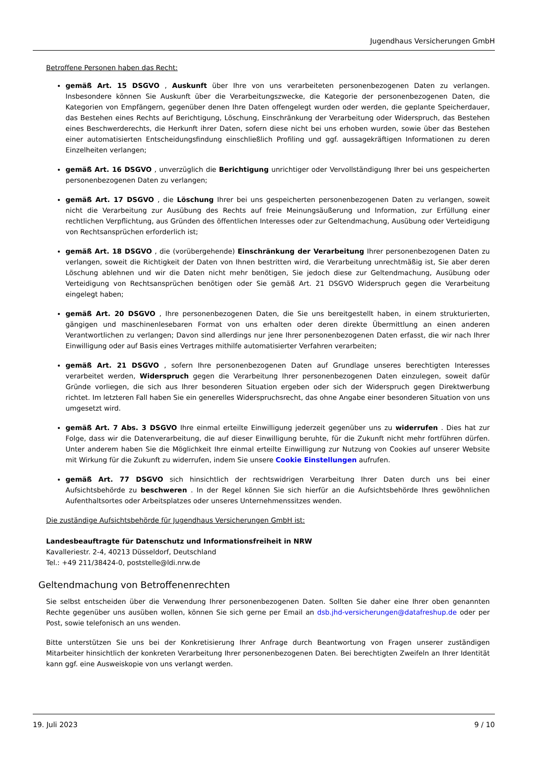Jugendhaus Versicherungen GmbH
Betroffene Personen haben das Recht:
gemäß Art. 15 DSGVO , Auskunft über Ihre von uns verarbeiteten personenbezogenen Daten zu verlangen. Insbesondere können Sie Auskunft über die Verarbeitungszwecke, die Kategorie der personenbezogenen Daten, die Kategorien von Empfängern, gegenüber denen Ihre Daten offengelegt wurden oder werden, die geplante Speicherdauer, das Bestehen eines Rechts auf Berichtigung, Löschung, Einschränkung der Verarbeitung oder Widerspruch, das Bestehen eines Beschwerderechts, die Herkunft ihrer Daten, sofern diese nicht bei uns erhoben wurden, sowie über das Bestehen einer automatisierten Entscheidungsfindung einschließlich Profiling und ggf. aussagekräftigen Informationen zu deren Einzelheiten verlangen;
gemäß Art. 16 DSGVO , unverzüglich die Berichtigung unrichtiger oder Vervollständigung Ihrer bei uns gespeicherten personenbezogenen Daten zu verlangen;
gemäß Art. 17 DSGVO , die Löschung Ihrer bei uns gespeicherten personenbezogenen Daten zu verlangen, soweit nicht die Verarbeitung zur Ausübung des Rechts auf freie Meinungsäußerung und Information, zur Erfüllung einer rechtlichen Verpflichtung, aus Gründen des öffentlichen Interesses oder zur Geltendmachung, Ausübung oder Verteidigung von Rechtsansprüchen erforderlich ist;
gemäß Art. 18 DSGVO , die (vorübergehende) Einschränkung der Verarbeitung Ihrer personenbezogenen Daten zu verlangen, soweit die Richtigkeit der Daten von Ihnen bestritten wird, die Verarbeitung unrechtmäßig ist, Sie aber deren Löschung ablehnen und wir die Daten nicht mehr benötigen, Sie jedoch diese zur Geltendmachung, Ausübung oder Verteidigung von Rechtsansprüchen benötigen oder Sie gemäß Art. 21 DSGVO Widerspruch gegen die Verarbeitung eingelegt haben;
gemäß Art. 20 DSGVO , Ihre personenbezogenen Daten, die Sie uns bereitgestellt haben, in einem strukturierten, gängigen und maschinenlesebaren Format von uns erhalten oder deren direkte Übermittlung an einen anderen Verantwortlichen zu verlangen; Davon sind allerdings nur jene Ihrer personenbezogenen Daten erfasst, die wir nach Ihrer Einwilligung oder auf Basis eines Vertrages mithilfe automatisierter Verfahren verarbeiten;
gemäß Art. 21 DSGVO , sofern Ihre personenbezogenen Daten auf Grundlage unseres berechtigten Interesses verarbeitet werden, Widerspruch gegen die Verarbeitung Ihrer personenbezogenen Daten einzulegen, soweit dafür Gründe vorliegen, die sich aus Ihrer besonderen Situation ergeben oder sich der Widerspruch gegen Direktwerbung richtet. Im letzteren Fall haben Sie ein generelles Widerspruchsrecht, das ohne Angabe einer besonderen Situation von uns umgesetzt wird.
gemäß Art. 7 Abs. 3 DSGVO Ihre einmal erteilte Einwilligung jederzeit gegenüber uns zu widerrufen . Dies hat zur Folge, dass wir die Datenverarbeitung, die auf dieser Einwilligung beruhte, für die Zukunft nicht mehr fortführen dürfen. Unter anderem haben Sie die Möglichkeit Ihre einmal erteilte Einwilligung zur Nutzung von Cookies auf unserer Website mit Wirkung für die Zukunft zu widerrufen, indem Sie unsere Cookie Einstellungen aufrufen.
gemäß Art. 77 DSGVO sich hinsichtlich der rechtswidrigen Verarbeitung Ihrer Daten durch uns bei einer Aufsichtsbehörde zu beschweren . In der Regel können Sie sich hierfür an die Aufsichtsbehörde Ihres gewöhnlichen Aufenthaltsortes oder Arbeitsplatzes oder unseres Unternehmenssitzes wenden.
Die zuständige Aufsichtsbehörde für Jugendhaus Versicherungen GmbH ist:
Landesbeauftragte für Datenschutz und Informationsfreiheit in NRW
Kavalleriestr. 2-4, 40213 Düsseldorf, Deutschland
Tel.: +49 211/38424-0, poststelle@ldi.nrw.de
Geltendmachung von Betroffenenrechten
Sie selbst entscheiden über die Verwendung Ihrer personenbezogenen Daten. Sollten Sie daher eine Ihrer oben genannten Rechte gegenüber uns ausüben wollen, können Sie sich gerne per Email an dsb.jhd-versicherungen@datafreshup.de oder per Post, sowie telefonisch an uns wenden.
Bitte unterstützen Sie uns bei der Konkretisierung Ihrer Anfrage durch Beantwortung von Fragen unserer zuständigen Mitarbeiter hinsichtlich der konkreten Verarbeitung Ihrer personenbezogenen Daten. Bei berechtigten Zweifeln an Ihrer Identität kann ggf. eine Ausweiskopie von uns verlangt werden.
19. Juli 2023 9 / 10